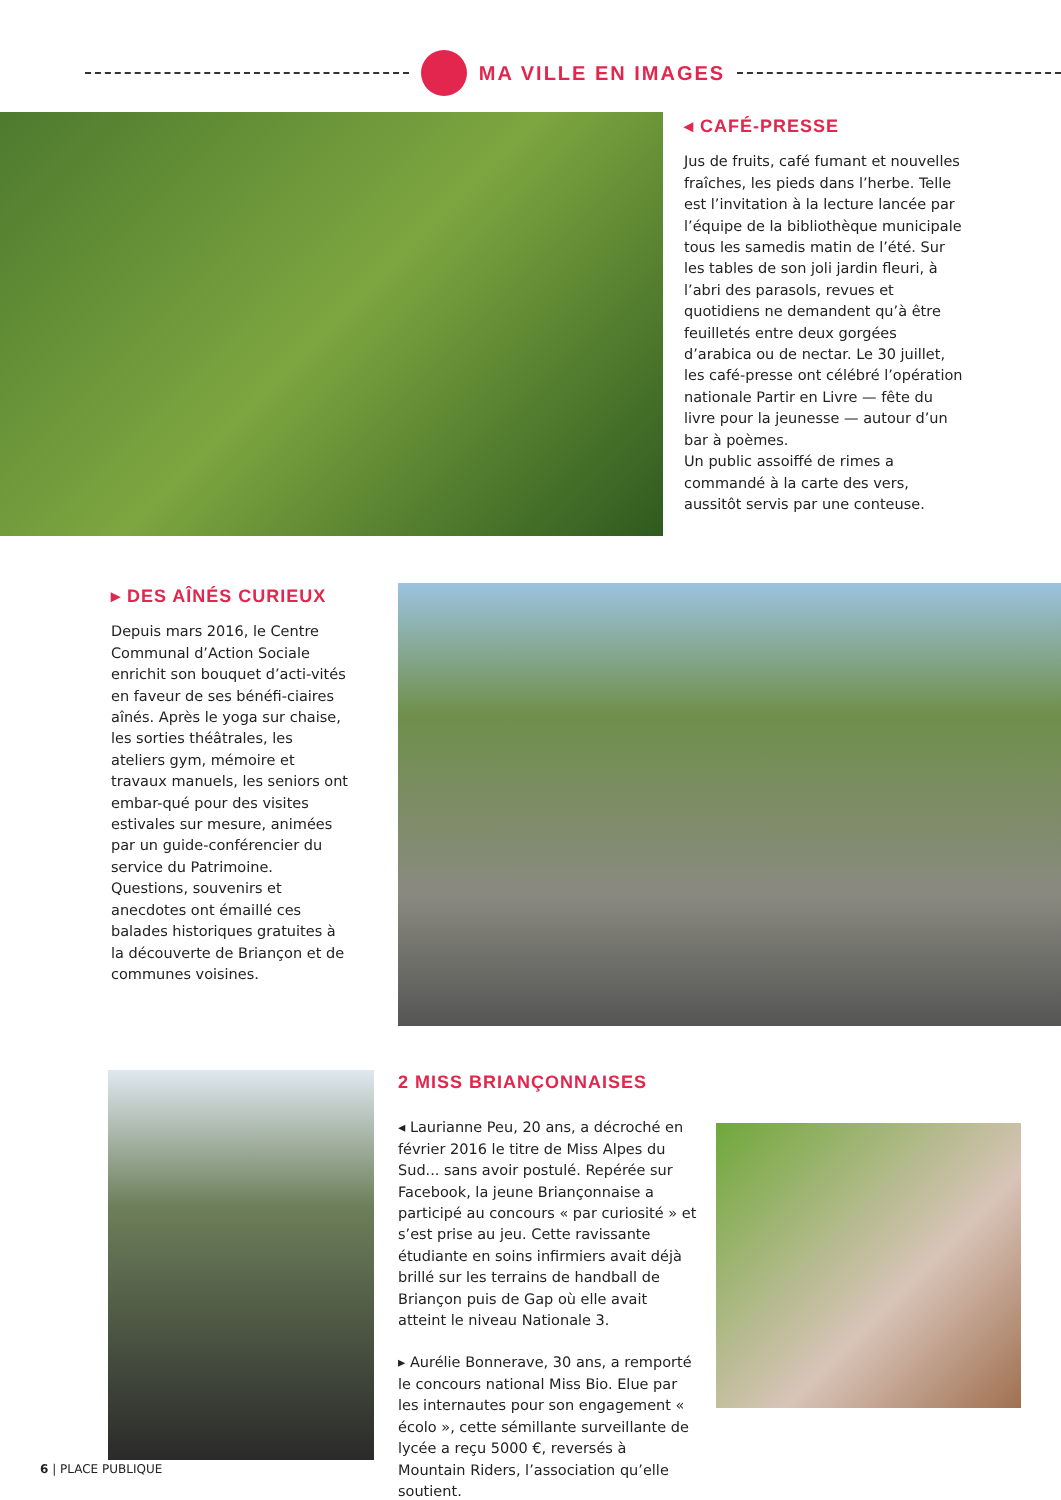MA VILLE EN IMAGES
◂ CAFÉ-PRESSE
Jus de fruits, café fumant et nouvelles fraîches, les pieds dans l’herbe. Telle est l’invitation à la lecture lancée par l’équipe de la bibliothèque municipale tous les samedis matin de l’été. Sur les tables de son joli jardin fleuri, à l’abri des parasols, revues et quotidiens ne demandent qu’à être feuilletés entre deux gorgées d’arabica ou de nectar. Le 30 juillet, les café-presse ont célébré l’opération nationale Partir en Livre — fête du livre pour la jeunesse — autour d’un bar à poèmes.
Un public assoiffé de rimes a commandé à la carte des vers, aussitôt servis par une conteuse.
▸ DES AÎNÉS CURIEUX
Depuis mars 2016, le Centre Communal d’Action Sociale enrichit son bouquet d’acti-vités en faveur de ses bénéfi-ciaires aînés. Après le yoga sur chaise, les sorties théâtrales, les ateliers gym, mémoire et travaux manuels, les seniors ont embar-qué pour des visites estivales sur mesure, animées par un guide-conférencier du service du Patrimoine. Questions, souvenirs et anecdotes ont émaillé ces balades historiques gratuites à la découverte de Briançon et de communes voisines.
2 MISS BRIANÇONNAISES
◂ Laurianne Peu, 20 ans, a décroché en février 2016 le titre de Miss Alpes du Sud... sans avoir postulé. Repérée sur Facebook, la jeune Briançonnaise a participé au concours « par curiosité » et s’est prise au jeu. Cette ravissante étudiante en soins infirmiers avait déjà brillé sur les terrains de handball de Briançon puis de Gap où elle avait atteint le niveau Nationale 3.
▸ Aurélie Bonnerave, 30 ans, a remporté le concours national Miss Bio. Elue par les internautes pour son engagement « écolo », cette sémillante surveillante de lycée a reçu 5000 €, reversés à Mountain Riders, l’association qu’elle soutient.
6 | PLACE PUBLIQUE